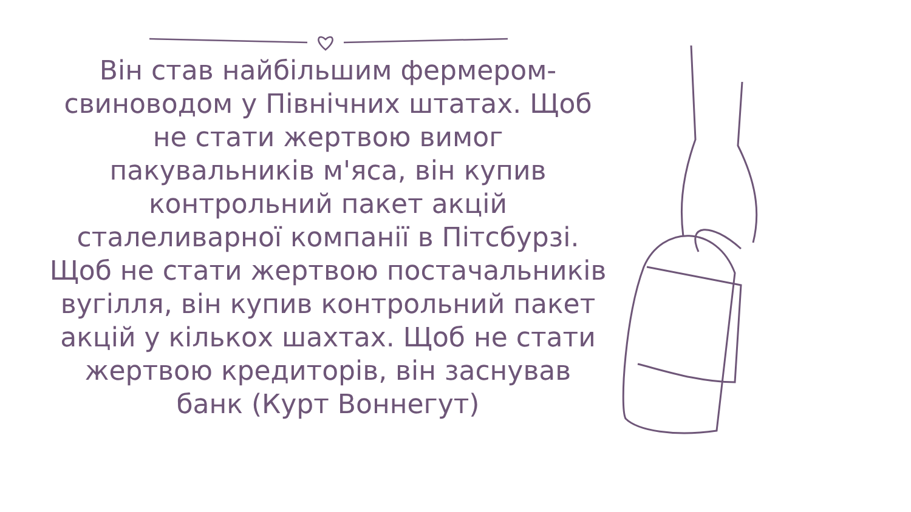Він став найбільшим фермером-свиноводом у Північних штатах. Щоб не стати жертвою вимог пакувальників м'яса, він купив контрольний пакет акцій сталеливарної компанії в Пітсбурзі. Щоб не стати жертвою постачальників вугілля, він купив контрольний пакет акцій у кількох шахтах. Щоб не стати жертвою кредиторів, він заснував банк (Курт Воннегут)